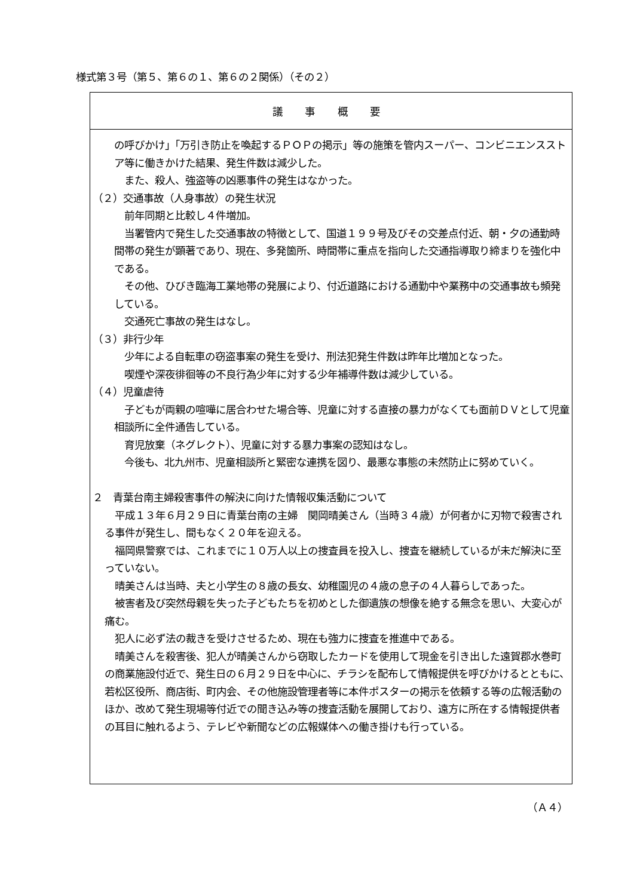様式第３号（第５、第６の１、第６の２関係）（その２）
議 事 概 要
の呼びかけ」「万引き防止を喚起するＰＯＰの掲示」等の施策を管内スーパー、コンビニエンスストア等に働きかけた結果、発生件数は減少した。
　また、殺人、強盗等の凶悪事件の発生はなかった。
（２）交通事故（人身事故）の発生状況
　前年同期と比較し４件増加。
　当署管内で発生した交通事故の特徴として、国道１９９号及びその交差点付近、朝・夕の通勤時間帯の発生が顕著であり、現在、多発箇所、時間帯に重点を指向した交通指導取り締まりを強化中である。
　その他、ひびき臨海工業地帯の発展により、付近道路における通勤中や業務中の交通事故も頻発している。
　交通死亡事故の発生はなし。
（３）非行少年
　少年による自転車の窃盗事案の発生を受け、刑法犯発生件数は昨年比増加となった。
　喫煙や深夜徘徊等の不良行為少年に対する少年補導件数は減少している。
（４）児童虐待
　子どもが両親の喧嘩に居合わせた場合等、児童に対する直接の暴力がなくても面前ＤＶとして児童相談所に全件通告している。
　育児放棄（ネグレクト）、児童に対する暴力事案の認知はなし。
　今後も、北九州市、児童相談所と緊密な連携を図り、最悪な事態の未然防止に努めていく。
２　青葉台南主婦殺害事件の解決に向けた情報収集活動について
　平成１３年６月２９日に青葉台南の主婦　関岡晴美さん（当時３４歳）が何者かに刃物で殺害される事件が発生し、間もなく２０年を迎える。
　福岡県警察では、これまでに１０万人以上の捜査員を投入し、捜査を継続しているが未だ解決に至っていない。
　晴美さんは当時、夫と小学生の８歳の長女、幼稚園児の４歳の息子の４人暮らしであった。
　被害者及び突然母親を失った子どもたちを初めとした御遺族の想像を絶する無念を思い、大変心が痛む。
　犯人に必ず法の裁きを受けさせるため、現在も強力に捜査を推進中である。
　晴美さんを殺害後、犯人が晴美さんから窃取したカードを使用して現金を引き出した遠賀郡水巻町の商業施設付近で、発生日の６月２９日を中心に、チラシを配布して情報提供を呼びかけるとともに、若松区役所、商店街、町内会、その他施設管理者等に本件ポスターの掲示を依頼する等の広報活動のほか、改めて発生現場等付近での聞き込み等の捜査活動を展開しており、遠方に所在する情報提供者の耳目に触れるよう、テレビや新聞などの広報媒体への働き掛けも行っている。
（Ａ４）